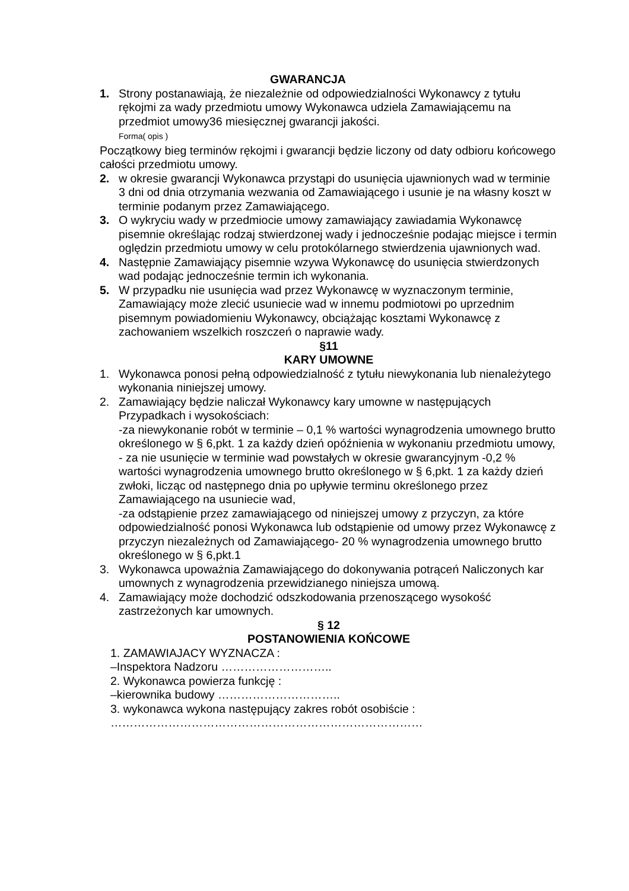GWARANCJA
1. Strony postanawiają, że niezależnie od odpowiedzialności Wykonawcy z tytułu rękojmi za wady przedmiotu umowy Wykonawca udziela Zamawiającemu na przedmiot umowy36 miesięcznej gwarancji jakości.
Forma( opis )
Początkowy bieg terminów rękojmi i gwarancji będzie liczony od daty odbioru końcowego całości przedmiotu umowy.
2. w okresie gwarancji Wykonawca przystąpi do usunięcia ujawnionych wad w terminie 3 dni od dnia otrzymania wezwania od Zamawiającego i usunie je na własny koszt w terminie podanym przez Zamawiającego.
3. O wykryciu wady w przedmiocie umowy zamawiający zawiadamia Wykonawcę pisemnie określając rodzaj stwierdzonej wady i jednocześnie podając miejsce i termin oględzin przedmiotu umowy w celu protokólarnego stwierdzenia ujawnionych wad.
4. Następnie Zamawiający pisemnie wzywa Wykonawcę do usunięcia stwierdzonych wad podając jednocześnie termin ich wykonania.
5. W przypadku nie usunięcia wad przez Wykonawcę w wyznaczonym terminie, Zamawiający może zlecić usuniecie wad w innemu podmiotowi po uprzednim pisemnym powiadomieniu Wykonawcy, obciążając kosztami Wykonawcę z zachowaniem wszelkich roszczeń o naprawie wady.
§11
KARY UMOWNE
1. Wykonawca ponosi pełną odpowiedzialność z tytułu niewykonania lub nienależytego wykonania niniejszej umowy.
2. Zamawiający będzie naliczał Wykonawcy kary umowne w następujących Przypadkach i wysokościach:
-za niewykonanie robót w terminie – 0,1 % wartości wynagrodzenia umownego brutto określonego w § 6,pkt. 1 za każdy dzień opóźnienia w wykonaniu przedmiotu umowy,
- za nie usunięcie w terminie wad powstałych w okresie gwarancyjnym -0,2 % wartości wynagrodzenia umownego brutto określonego w § 6,pkt. 1 za każdy dzień zwłoki, licząc od następnego dnia po upływie terminu określonego przez Zamawiającego na usuniecie wad,
-za odstąpienie przez zamawiającego od niniejszej umowy z przyczyn, za które odpowiedzialność ponosi Wykonawca lub odstąpienie od umowy przez Wykonawcę z przyczyn niezależnych od Zamawiającego- 20 % wynagrodzenia umownego brutto określonego w § 6,pkt.1
3. Wykonawca upoważnia Zamawiającego do dokonywania potrąceń Naliczonych kar umownych z wynagrodzenia przewidzianego niniejsza umową.
4. Zamawiający może dochodzić odszkodowania przenoszącego wysokość zastrzeżonych kar umownych.
§ 12
POSTANOWIENIA KOŃCOWE
1. ZAMAWIAJACY WYZNACZA :
–Inspektora Nadzoru ………………………..
2. Wykonawca powierza funkcję :
–kierownika budowy …………………………..
3. wykonawca wykona następujący zakres robót osobiście :
………………………………………………………………………